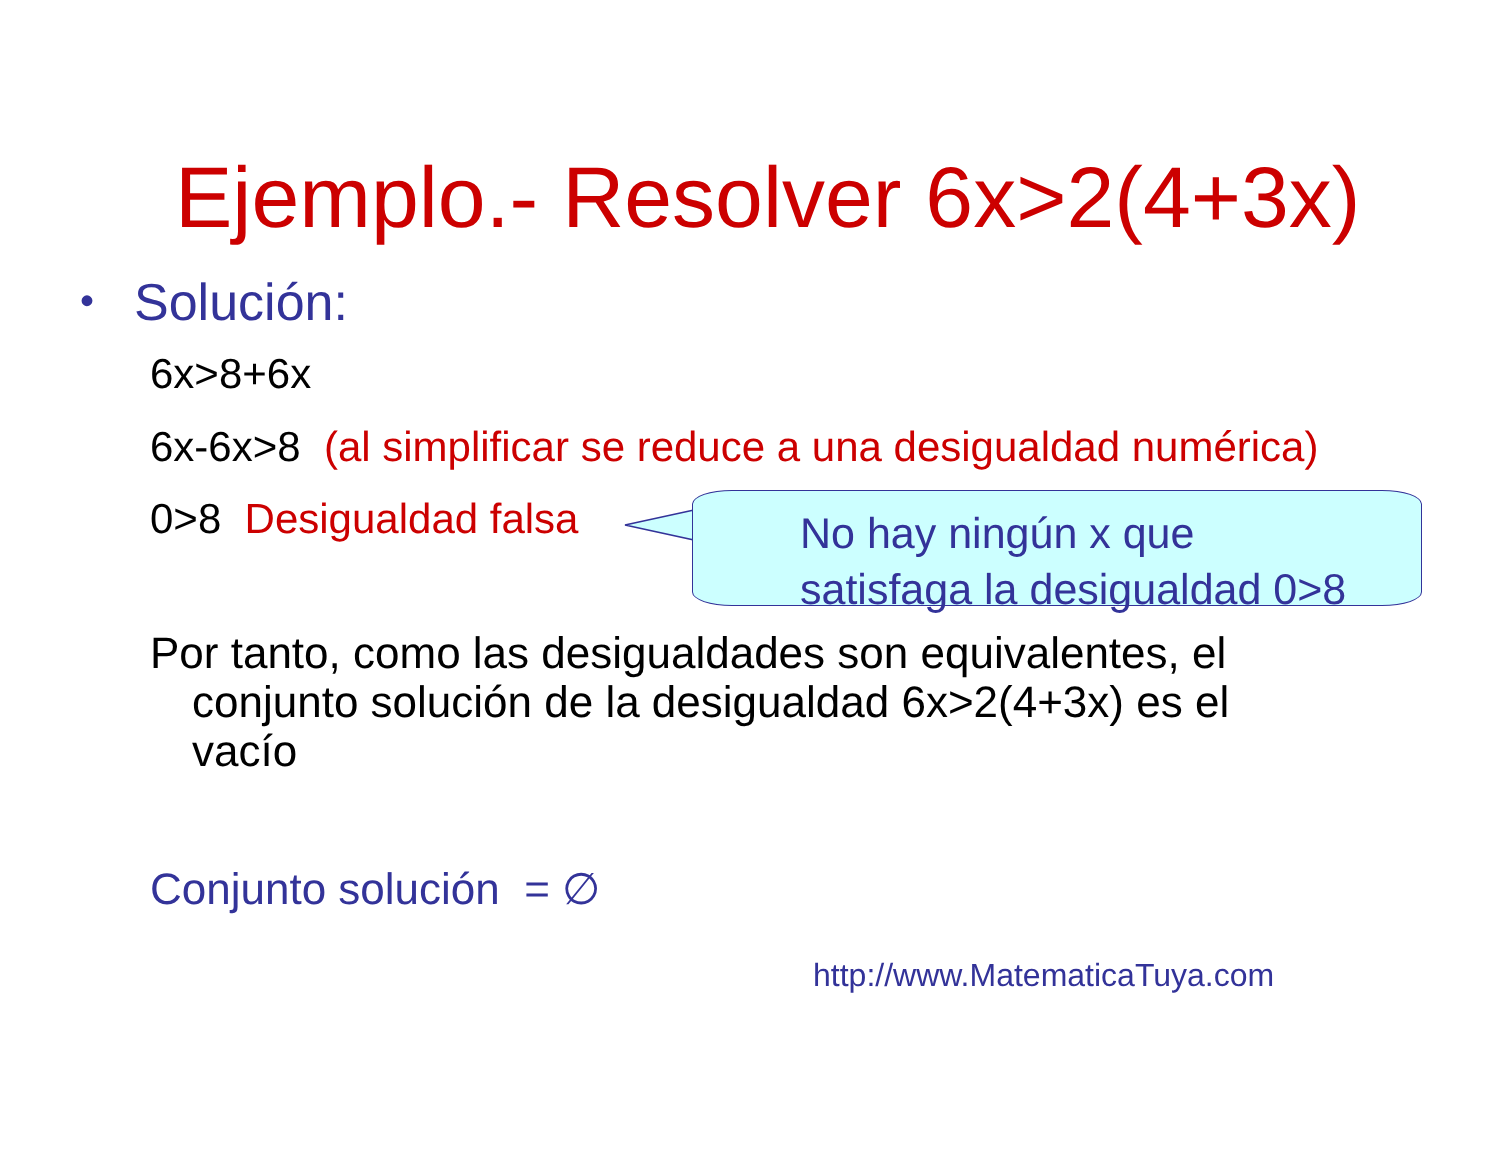Ejemplo.- Resolver 6x>2(4+3x)
• Solución:
6x>8+6x
6x-6x>8 (al simplificar se reduce a una desigualdad numérica)
0>8 Desigualdad falsa
No hay ningún x que
satisfaga la desigualdad 0>8
Por tanto, como las desigualdades son equivalentes, el conjunto solución de la desigualdad 6x>2(4+3x) es el vacío
Conjunto solución = ∅
http://www.MatematicaTuya.com